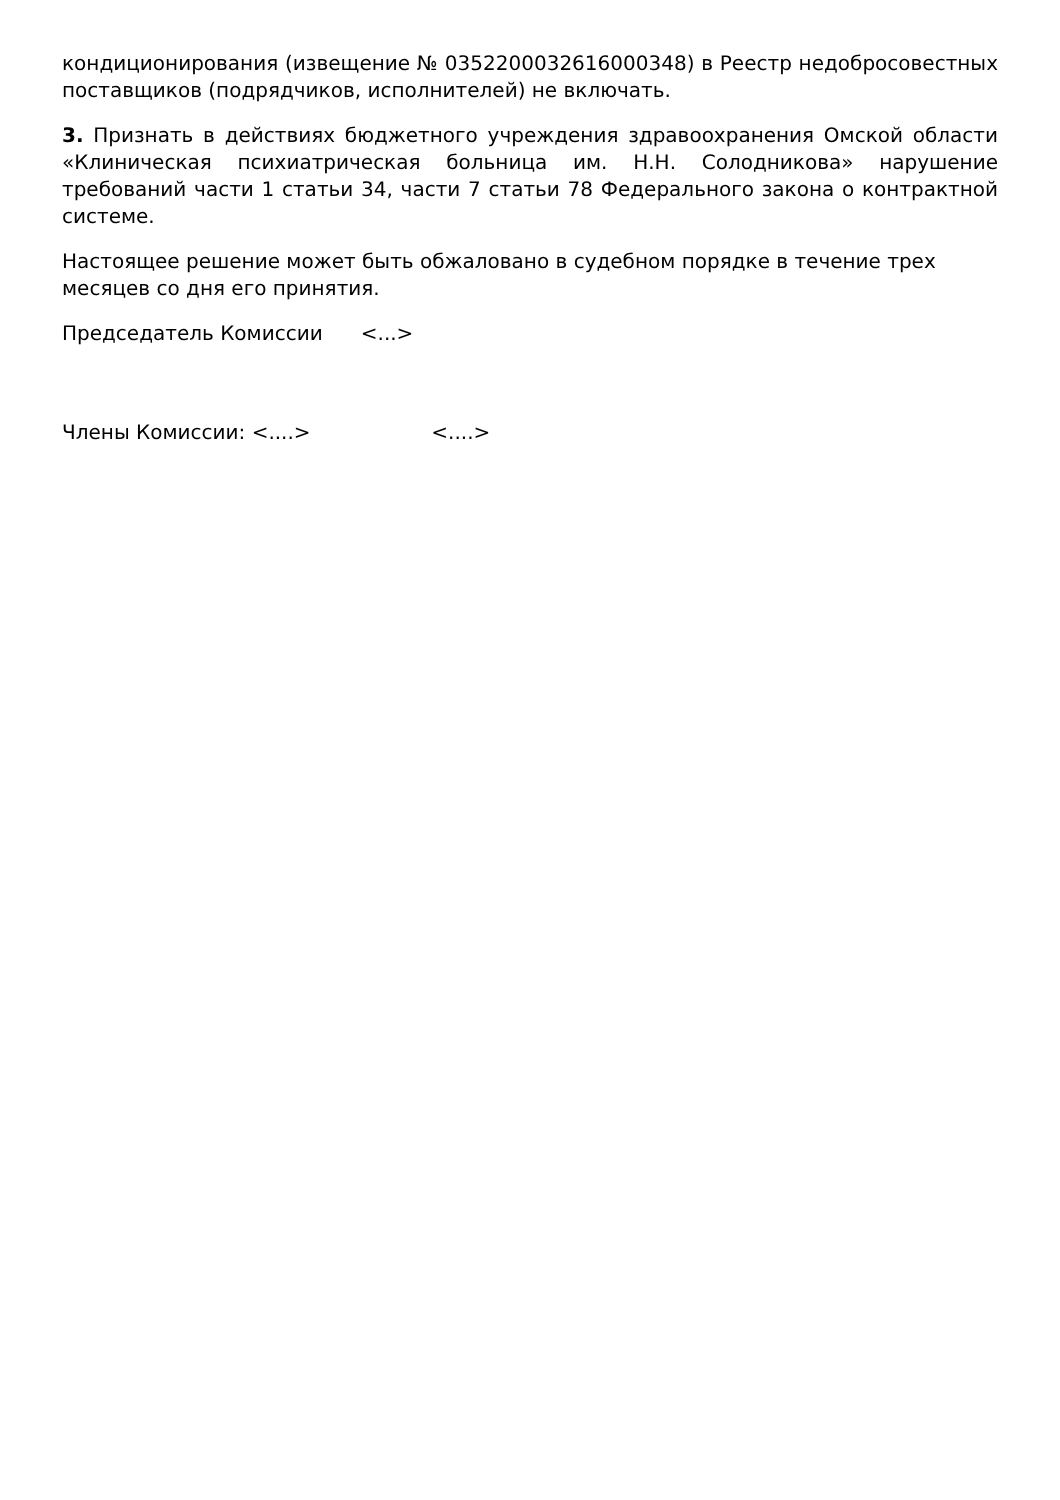кондиционирования (извещение № 0352200032616000348) в Реестр недобросовестных поставщиков (подрядчиков, исполнителей) не включать.
3. Признать в действиях бюджетного учреждения здравоохранения Омской области «Клиническая психиатрическая больница им. Н.Н. Солодникова» нарушение требований части 1 статьи 34, части 7 статьи 78 Федерального закона о контрактной системе.
Настоящее решение может быть обжаловано в судебном порядке в течение трех месяцев со дня его принятия.
Председатель Комиссии <...>
Члены Комиссии: <....> <....>